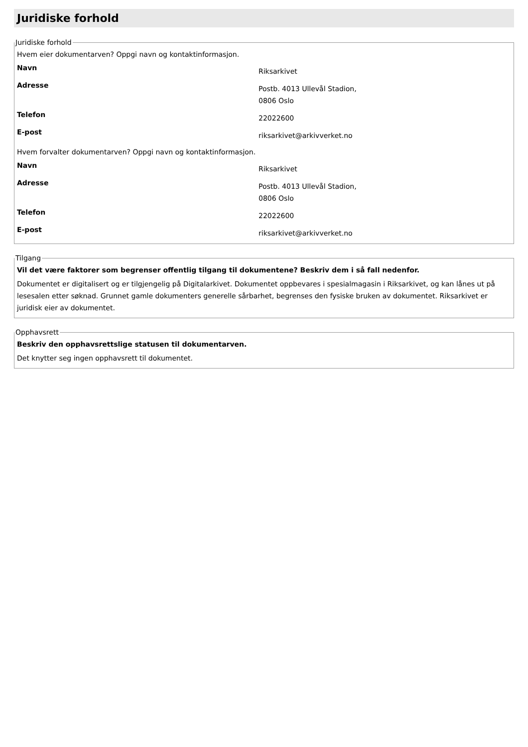Juridiske forhold
Juridiske forhold
Hvem eier dokumentarven? Oppgi navn og kontaktinformasjon.
| Navn | Riksarkivet |
| Adresse | Postb. 4013 Ullevål Stadion, 0806 Oslo |
| Telefon | 22022600 |
| E-post | riksarkivet@arkivverket.no |
Hvem forvalter dokumentarven? Oppgi navn og kontaktinformasjon.
| Navn | Riksarkivet |
| Adresse | Postb. 4013 Ullevål Stadion, 0806 Oslo |
| Telefon | 22022600 |
| E-post | riksarkivet@arkivverket.no |
Tilgang
Vil det være faktorer som begrenser offentlig tilgang til dokumentene? Beskriv dem i så fall nedenfor.
Dokumentet er digitalisert og er tilgjengelig på Digitalarkivet. Dokumentet oppbevares i spesialmagasin i Riksarkivet, og kan lånes ut på lesesalen etter søknad. Grunnet gamle dokumenters generelle sårbarhet, begrenses den fysiske bruken av dokumentet. Riksarkivet er juridisk eier av dokumentet.
Opphavsrett
Beskriv den opphavsrettslige statusen til dokumentarven.
Det knytter seg ingen opphavsrett til dokumentet.